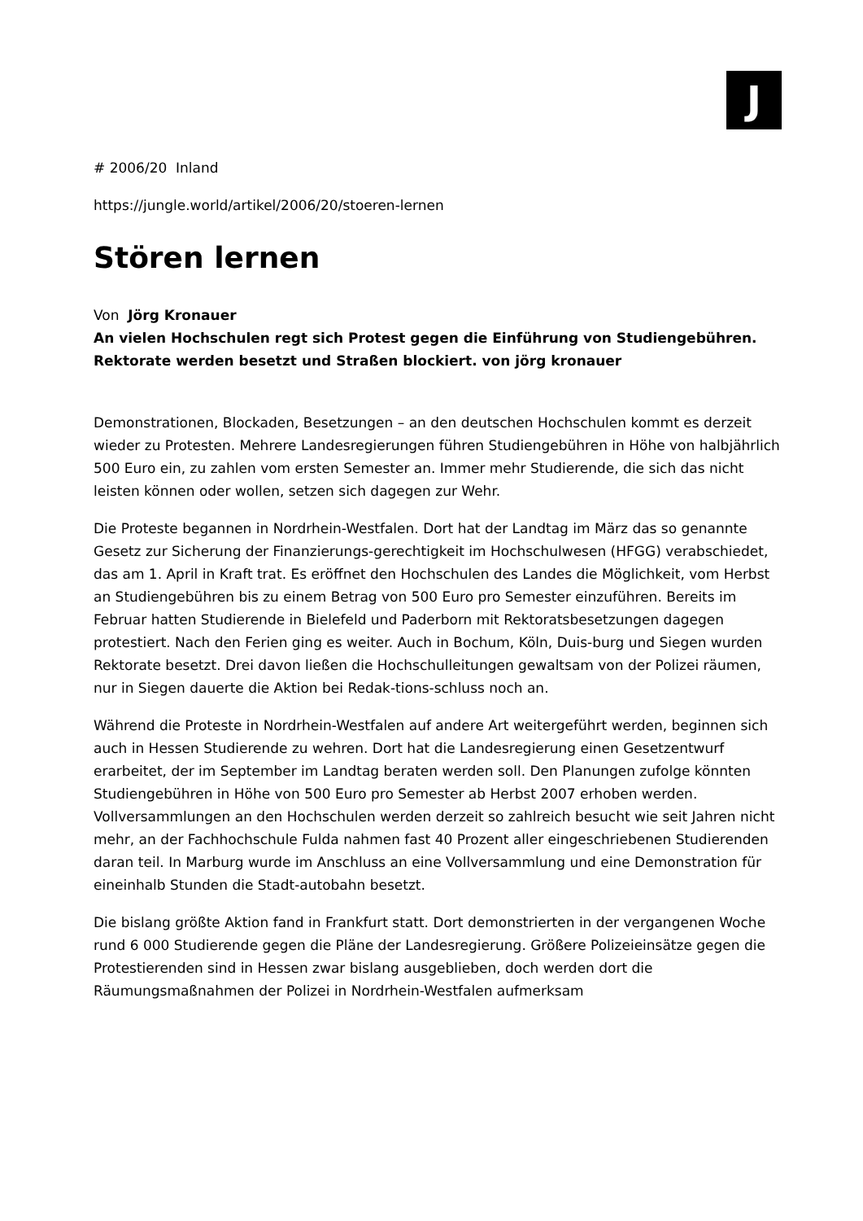J
# 2006/20 Inland
https://jungle.world/artikel/2006/20/stoeren-lernen
Stören lernen
Von Jörg Kronauer
An vielen Hochschulen regt sich Protest gegen die Einführung von Studiengebühren. Rektorate werden besetzt und Straßen blockiert. von jörg kronauer
Demonstrationen, Blockaden, Besetzungen – an den deutschen Hochschulen kommt es derzeit wieder zu Protesten. Mehrere Landesregierungen führen Studiengebühren in Höhe von halbjährlich 500 Euro ein, zu zahlen vom ersten Semester an. Immer mehr Studierende, die sich das nicht leisten können oder wollen, setzen sich dagegen zur Wehr.
Die Proteste begannen in Nordrhein-Westfalen. Dort hat der Landtag im März das so genannte Gesetz zur Sicherung der Finanzierungs-gerechtigkeit im Hochschulwesen (HFGG) verabschiedet, das am 1. April in Kraft trat. Es eröffnet den Hochschulen des Landes die Möglichkeit, vom Herbst an Studiengebühren bis zu einem Betrag von 500 Euro pro Semester einzuführen. Bereits im Februar hatten Studierende in Bielefeld und Paderborn mit Rektoratsbesetzungen dagegen protestiert. Nach den Ferien ging es weiter. Auch in Bochum, Köln, Duis-burg und Siegen wurden Rektorate besetzt. Drei davon ließen die Hochschulleitungen gewaltsam von der Polizei räumen, nur in Siegen dauerte die Aktion bei Redak-tions-schluss noch an.
Während die Proteste in Nordrhein-Westfalen auf andere Art weitergeführt werden, beginnen sich auch in Hessen Studierende zu wehren. Dort hat die Landesregierung einen Gesetzentwurf erarbeitet, der im September im Landtag beraten werden soll. Den Planungen zufolge könnten Studiengebühren in Höhe von 500 Euro pro Semester ab Herbst 2007 erhoben werden. Vollversammlungen an den Hochschulen werden derzeit so zahlreich besucht wie seit Jahren nicht mehr, an der Fachhochschule Fulda nahmen fast 40 Prozent aller eingeschriebenen Studierenden daran teil. In Marburg wurde im Anschluss an eine Vollversammlung und eine Demonstration für eineinhalb Stunden die Stadt-autobahn besetzt.
Die bislang größte Aktion fand in Frankfurt statt. Dort demonstrierten in der vergangenen Woche rund 6 000 Studierende gegen die Pläne der Landesregierung. Größere Polizeieinsätze gegen die Protestierenden sind in Hessen zwar bislang ausgeblieben, doch werden dort die Räumungsmaßnahmen der Polizei in Nordrhein-Westfalen aufmerksam